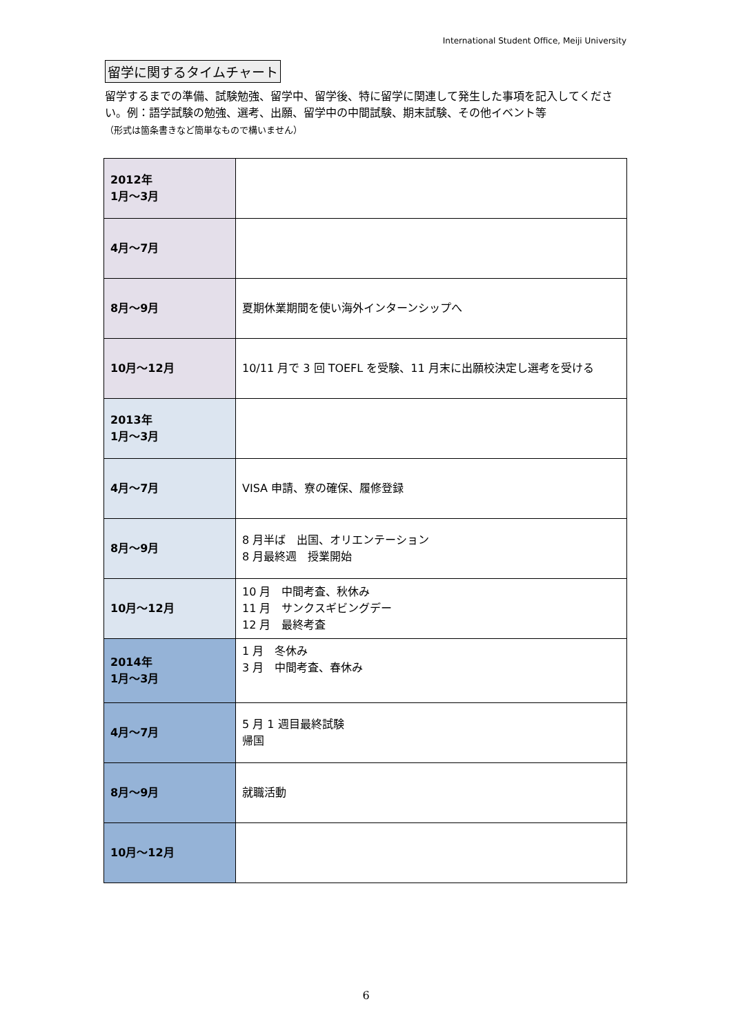International Student Office, Meiji University
留学に関するタイムチャート
留学するまでの準備、試験勉強、留学中、留学後、特に留学に関連して発生した事項を記入してください。例：語学試験の勉強、選考、出願、留学中の中間試験、期末試験、その他イベント等
（形式は箇条書きなど簡単なもので構いません）
| 2012年 1月～3月 | |
| 4月～7月 | |
| 8月～9月 | 夏期休業期間を使い海外インターンシップへ |
| 10月～12月 | 10/11 月で 3 回 TOEFL を受験、11 月末に出願校決定し選考を受ける |
| 2013年 1月～3月 | |
| 4月～7月 | VISA 申請、寮の確保、履修登録 |
| 8月～9月 | 8 月半ば 出国、オリエンテーション 8 月最終週 授業開始 |
| 10月～12月 | 10 月 中間考査、秋休み 11 月 サンクスギビングデー 12 月 最終考査 |
| 2014年 1月～3月 | 1 月 冬休み 3 月 中間考査、春休み |
| 4月～7月 | 5 月 1 週目最終試験 帰国 |
| 8月～9月 | 就職活動 |
| 10月～12月 | |
6